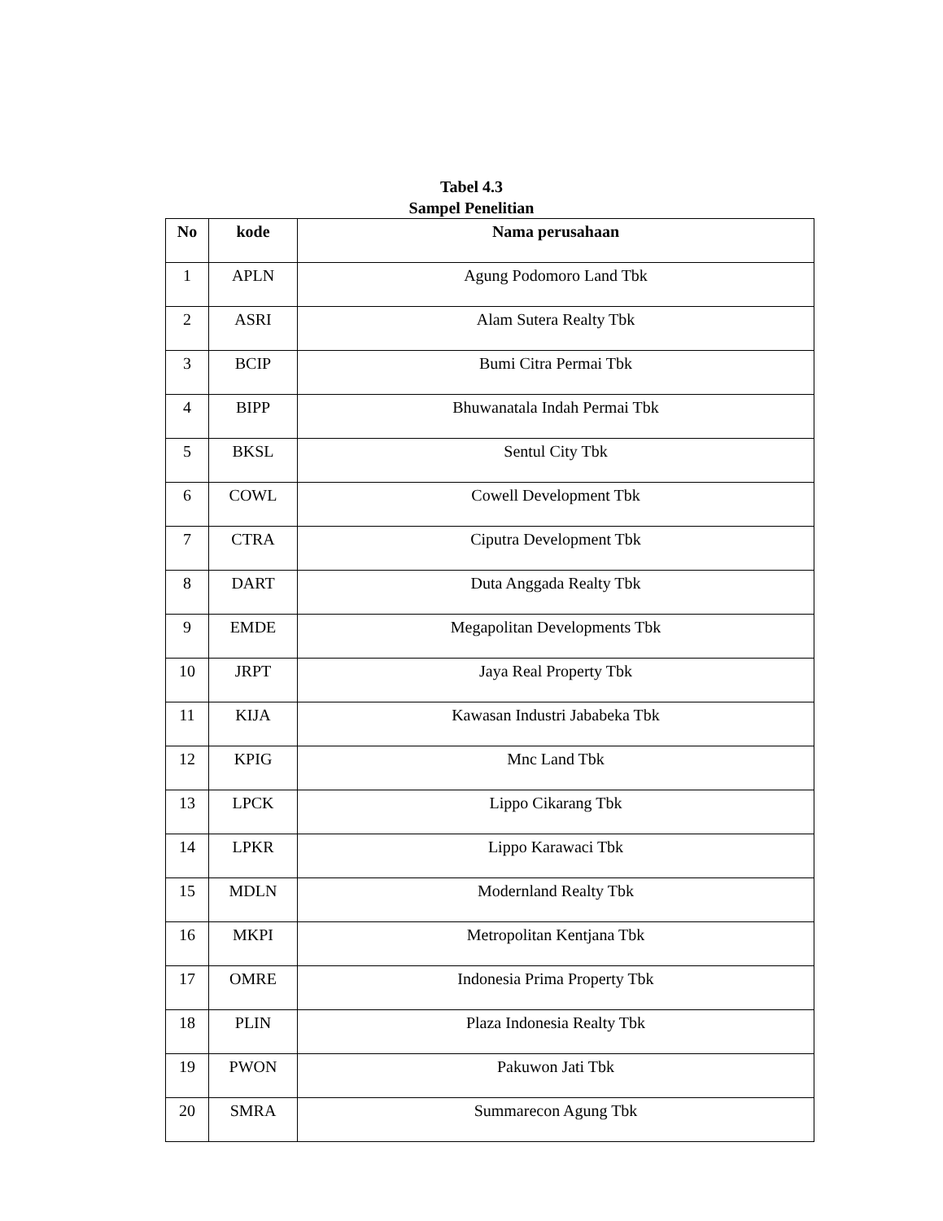Tabel 4.3
Sampel Penelitian
| No | kode | Nama perusahaan |
| --- | --- | --- |
| 1 | APLN | Agung Podomoro Land Tbk |
| 2 | ASRI | Alam Sutera Realty Tbk |
| 3 | BCIP | Bumi Citra Permai Tbk |
| 4 | BIPP | Bhuwanatala Indah Permai Tbk |
| 5 | BKSL | Sentul City Tbk |
| 6 | COWL | Cowell Development Tbk |
| 7 | CTRA | Ciputra Development Tbk |
| 8 | DART | Duta Anggada Realty Tbk |
| 9 | EMDE | Megapolitan Developments Tbk |
| 10 | JRPT | Jaya Real Property Tbk |
| 11 | KIJA | Kawasan Industri Jababeka Tbk |
| 12 | KPIG | Mnc Land Tbk |
| 13 | LPCK | Lippo Cikarang Tbk |
| 14 | LPKR | Lippo Karawaci Tbk |
| 15 | MDLN | Modernland Realty Tbk |
| 16 | MKPI | Metropolitan Kentjana Tbk |
| 17 | OMRE | Indonesia Prima Property Tbk |
| 18 | PLIN | Plaza Indonesia Realty Tbk |
| 19 | PWON | Pakuwon Jati Tbk |
| 20 | SMRA | Summarecon Agung Tbk |